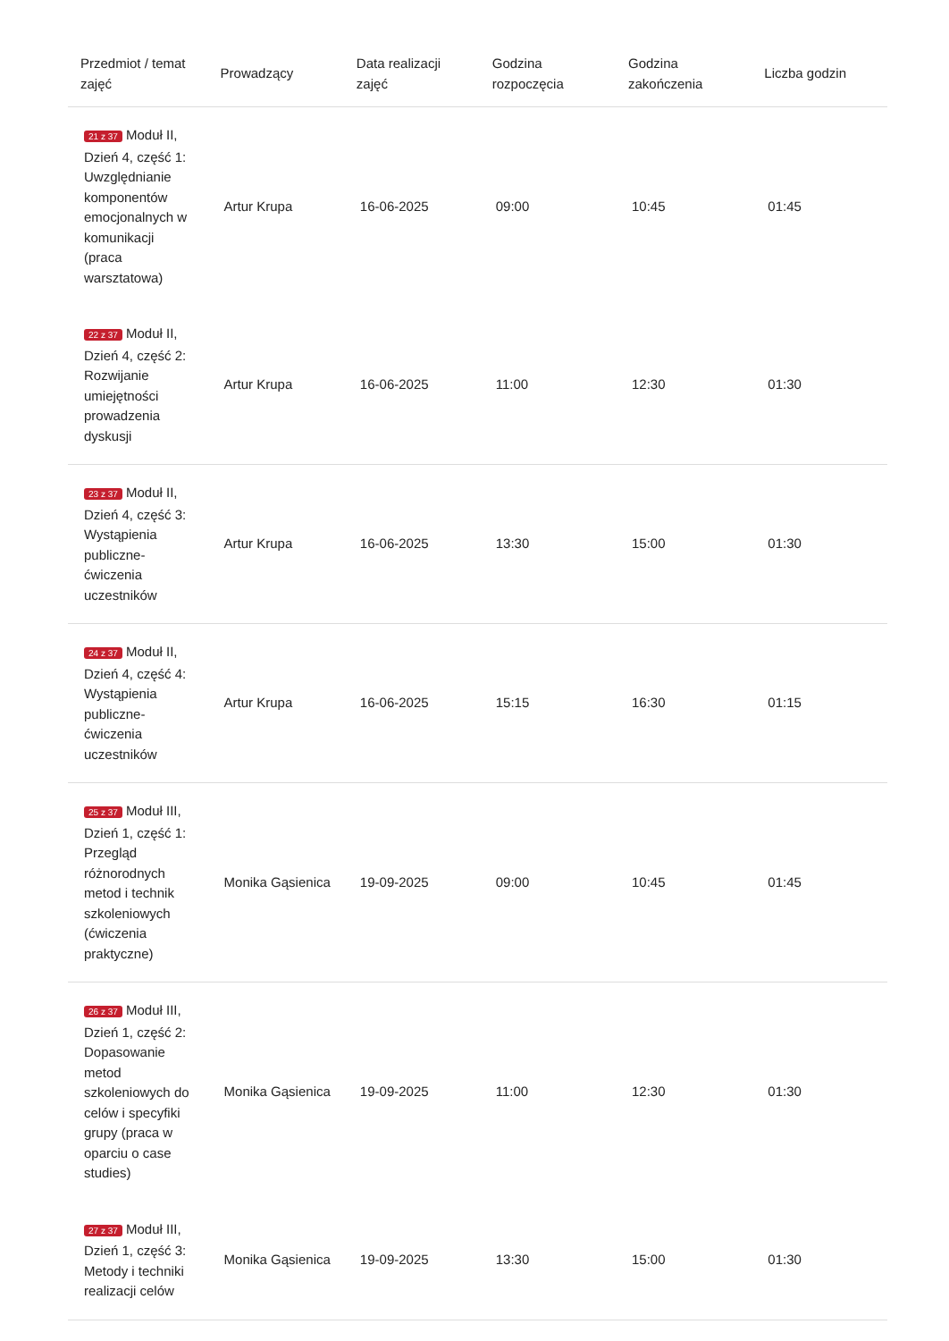| Przedmiot / temat zajęć | Prowadzący | Data realizacji zajęć | Godzina rozpoczęcia | Godzina zakończenia | Liczba godzin |
| --- | --- | --- | --- | --- | --- |
| 21 z 37 Moduł II, Dzień 4, część 1: Uwzględnianie komponentów emocjonalnych w komunikacji (praca warsztatowa) | Artur Krupa | 16-06-2025 | 09:00 | 10:45 | 01:45 |
| 22 z 37 Moduł II, Dzień 4, część 2: Rozwijanie umiejętności prowadzenia dyskusji | Artur Krupa | 16-06-2025 | 11:00 | 12:30 | 01:30 |
| 23 z 37 Moduł II, Dzień 4, część 3: Wystąpienia publiczne- ćwiczenia uczestników | Artur Krupa | 16-06-2025 | 13:30 | 15:00 | 01:30 |
| 24 z 37 Moduł II, Dzień 4, część 4: Wystąpienia publiczne- ćwiczenia uczestników | Artur Krupa | 16-06-2025 | 15:15 | 16:30 | 01:15 |
| 25 z 37 Moduł III, Dzień 1, część 1: Przegląd różnorodnych metod i technik szkoleniowych (ćwiczenia praktyczne) | Monika Gąsienica | 19-09-2025 | 09:00 | 10:45 | 01:45 |
| 26 z 37 Moduł III, Dzień 1, część 2: Dopasowanie metod szkoleniowych do celów i specyfiki grupy (praca w oparciu o case studies) | Monika Gąsienica | 19-09-2025 | 11:00 | 12:30 | 01:30 |
| 27 z 37 Moduł III, Dzień 1, część 3: Metody i techniki realizacji celów | Monika Gąsienica | 19-09-2025 | 13:30 | 15:00 | 01:30 |